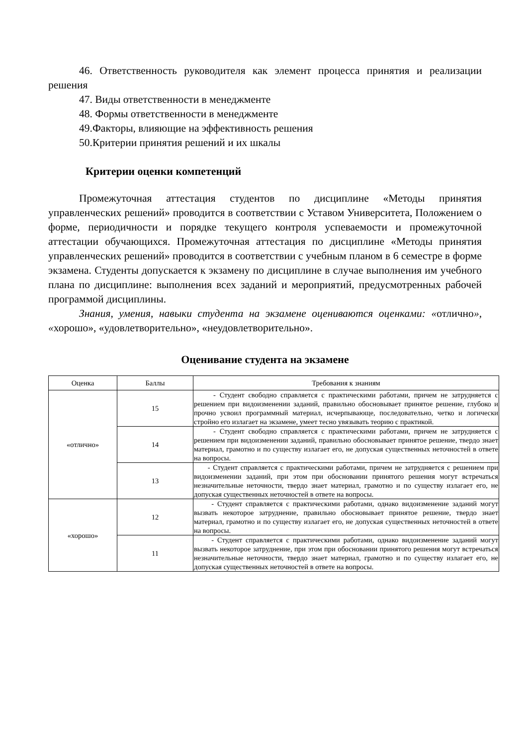46. Ответственность руководителя как элемент процесса принятия и реализации решения
47. Виды ответственности в менеджменте
48. Формы ответственности в менеджменте
49.Факторы, влияющие на эффективность решения
50.Критерии принятия решений и их шкалы
Критерии оценки компетенций
Промежуточная аттестация студентов по дисциплине «Методы принятия управленческих решений» проводится в соответствии с Уставом Университета, Положением о форме, периодичности и порядке текущего контроля успеваемости и промежуточной аттестации обучающихся. Промежуточная аттестация по дисциплине «Методы принятия управленческих решений» проводится в соответствии с учебным планом в 6 семестре в форме экзамена. Студенты допускается к экзамену по дисциплине в случае выполнения им учебного плана по дисциплине: выполнения всех заданий и мероприятий, предусмотренных рабочей программой дисциплины.
Знания, умения, навыки студента на экзамене оцениваются оценками: «отлично», «хорошо», «удовлетворительно», «неудовлетворительно».
Оценивание студента на экзамене
| Оценка | Баллы | Требования к знаниям |
| --- | --- | --- |
| «отлично» | 15 | - Студент свободно справляется с практическими работами, причем не затрудняется с решением при видоизменении заданий, правильно обосновывает принятое решение, глубоко и прочно усвоил программный материал, исчерпывающе, последовательно, четко и логически стройно его излагает на экзамене, умеет тесно увязывать теорию с практикой. |
| | 14 | - Студент свободно справляется с практическими работами, причем не затрудняется с решением при видоизменении заданий, правильно обосновывает принятое решение, твердо знает материал, грамотно и по существу излагает его, не допуская существенных неточностей в ответе на вопросы. |
| | 13 | - Студент справляется с практическими работами, причем не затрудняется с решением при видоизменении заданий, при этом при обосновании принятого решения могут встречаться незначительные неточности, твердо знает материал, грамотно и по существу излагает его, не допуская существенных неточностей в ответе на вопросы. |
| «хорошо» | 12 | - Студент справляется с практическими работами, однако видоизменение заданий могут вызвать некоторое затруднение, правильно обосновывает принятое решение, твердо знает материал, грамотно и по существу излагает его, не допуская существенных неточностей в ответе на вопросы. |
| | 11 | - Студент справляется с практическими работами, однако видоизменение заданий могут вызвать некоторое затруднение, при этом при обосновании принятого решения могут встречаться незначительные неточности, твердо знает материал, грамотно и по существу излагает его, не допуская существенных неточностей в ответе на вопросы. |